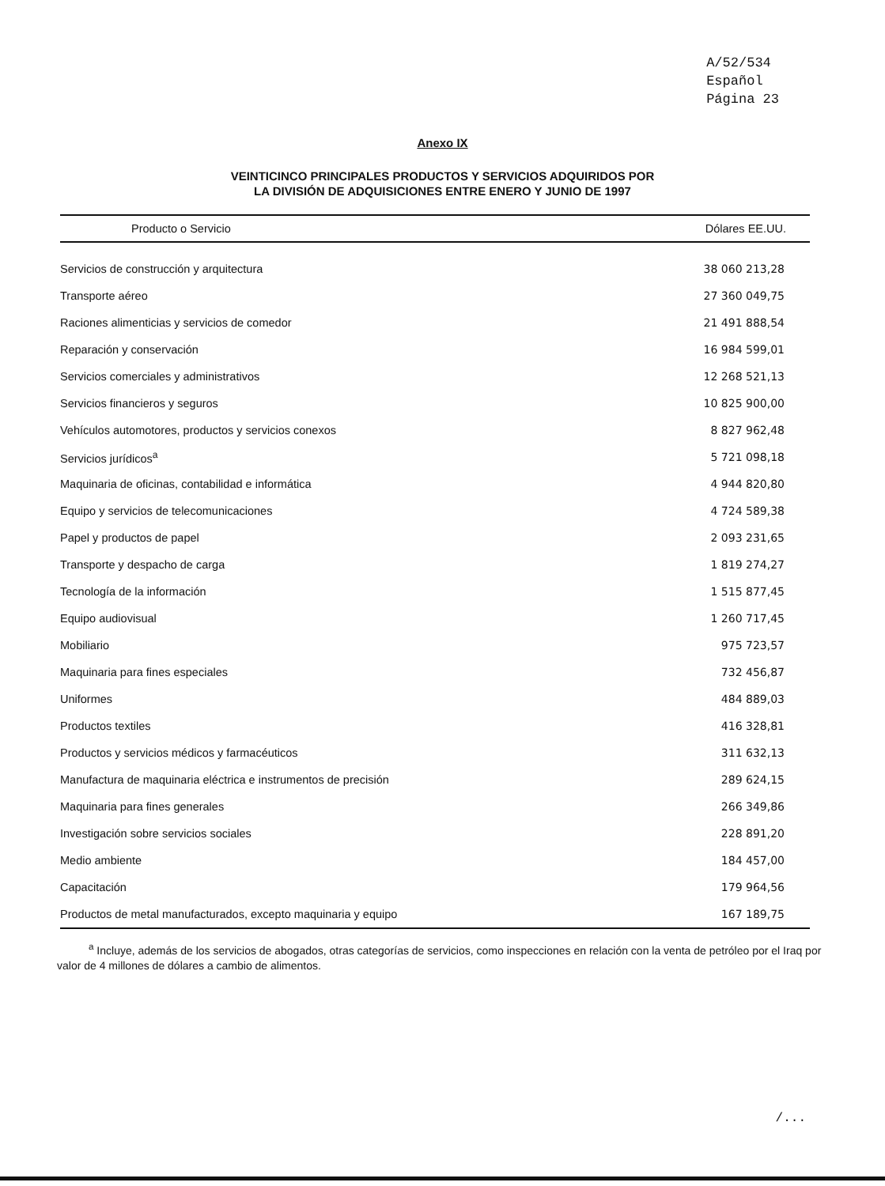A/52/534
Español
Página 23
Anexo IX
VEINTICINCO PRINCIPALES PRODUCTOS Y SERVICIOS ADQUIRIDOS POR
LA DIVISIÓN DE ADQUISICIONES ENTRE ENERO Y JUNIO DE 1997
| Producto o Servicio | Dólares EE.UU. |
| --- | --- |
| Servicios de construcción y arquitectura | 38 060 213,28 |
| Transporte aéreo | 27 360 049,75 |
| Raciones alimenticias y servicios de comedor | 21 491 888,54 |
| Reparación y conservación | 16 984 599,01 |
| Servicios comerciales y administrativos | 12 268 521,13 |
| Servicios financieros y seguros | 10 825 900,00 |
| Vehículos automotores, productos y servicios conexos | 8 827 962,48 |
| Servicios jurídicos<sup>a</sup> | 5 721 098,18 |
| Maquinaria de oficinas, contabilidad e informática | 4 944 820,80 |
| Equipo y servicios de telecomunicaciones | 4 724 589,38 |
| Papel y productos de papel | 2 093 231,65 |
| Transporte y despacho de carga | 1 819 274,27 |
| Tecnología de la información | 1 515 877,45 |
| Equipo audiovisual | 1 260 717,45 |
| Mobiliario | 975 723,57 |
| Maquinaria para fines especiales | 732 456,87 |
| Uniformes | 484 889,03 |
| Productos textiles | 416 328,81 |
| Productos y servicios médicos y farmacéuticos | 311 632,13 |
| Manufactura de maquinaria eléctrica e instrumentos de precisión | 289 624,15 |
| Maquinaria para fines generales | 266 349,86 |
| Investigación sobre servicios sociales | 228 891,20 |
| Medio ambiente | 184 457,00 |
| Capacitación | 179 964,56 |
| Productos de metal manufacturados, excepto maquinaria y equipo | 167 189,75 |
<sup>a</sup> Incluye, además de los servicios de abogados, otras categorías de servicios, como inspecciones en relación con la venta de petróleo por el Iraq por valor de 4 millones de dólares a cambio de alimentos.
/...